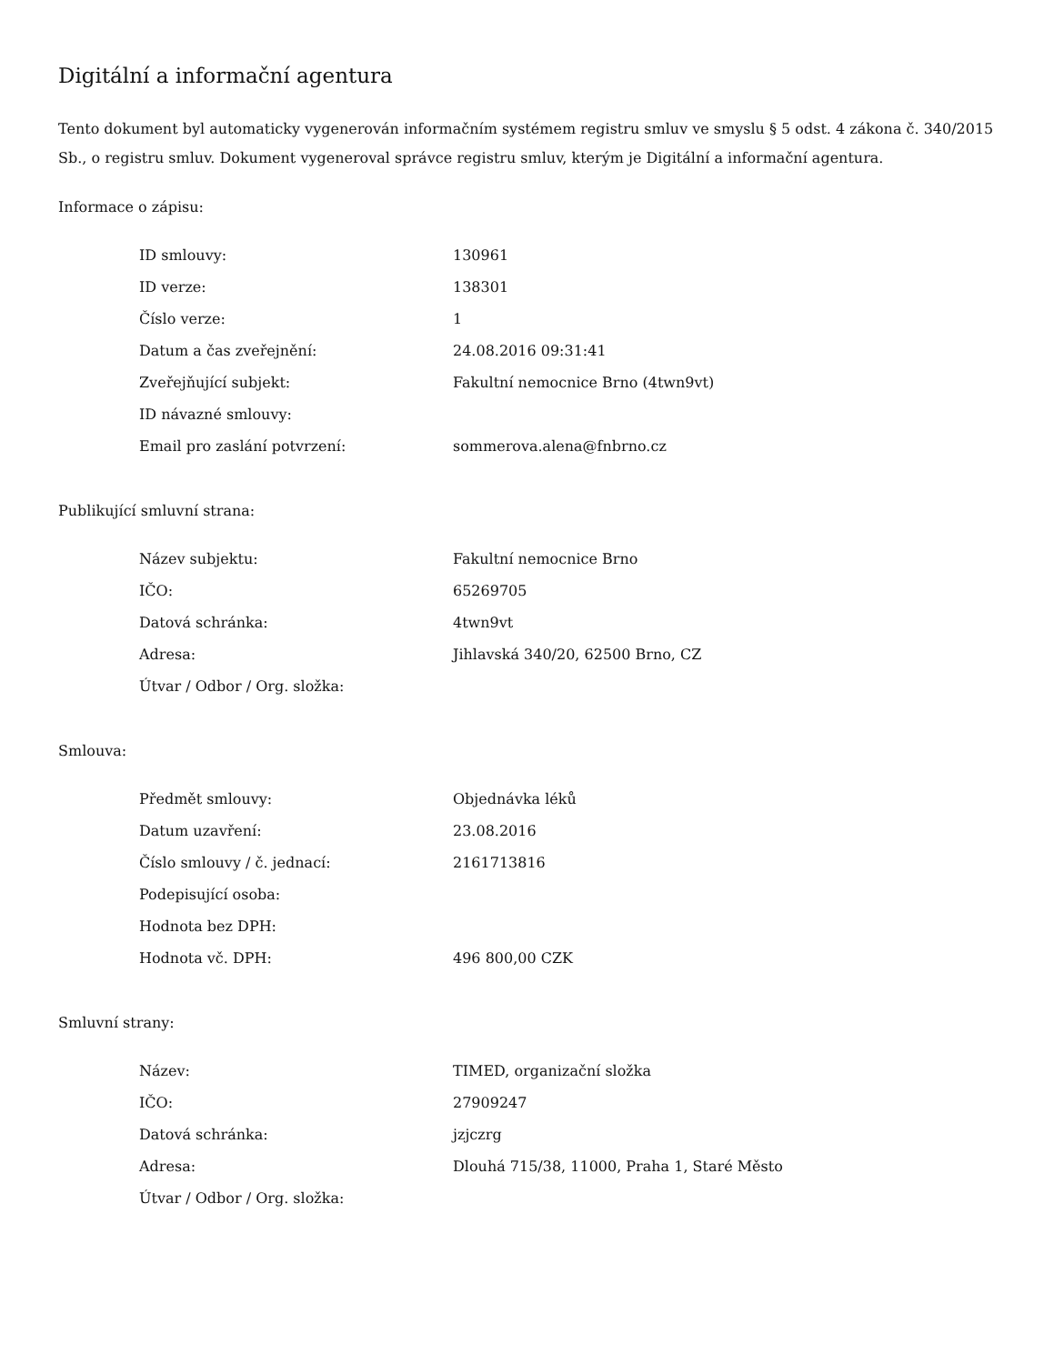Digitální a informační agentura
Tento dokument byl automaticky vygenerován informačním systémem registru smluv ve smyslu § 5 odst. 4 zákona č. 340/2015 Sb., o registru smluv. Dokument vygeneroval správce registru smluv, kterým je Digitální a informační agentura.
Informace o zápisu:
| ID smlouvy: | 130961 |
| ID verze: | 138301 |
| Číslo verze: | 1 |
| Datum a čas zveřejnění: | 24.08.2016 09:31:41 |
| Zveřejňující subjekt: | Fakultní nemocnice Brno (4twn9vt) |
| ID návazné smlouvy: | |
| Email pro zaslání potvrzení: | sommerova.alena@fnbrno.cz |
Publikující smluvní strana:
| Název subjektu: | Fakultní nemocnice Brno |
| IČO: | 65269705 |
| Datová schránka: | 4twn9vt |
| Adresa: | Jihlavská 340/20, 62500 Brno, CZ |
| Útvar / Odbor / Org. složka: | |
Smlouva:
| Předmět smlouvy: | Objednávka léků |
| Datum uzavření: | 23.08.2016 |
| Číslo smlouvy / č. jednací: | 2161713816 |
| Podepisující osoba: | |
| Hodnota bez DPH: | |
| Hodnota vč. DPH: | 496 800,00 CZK |
Smluvní strany:
| Název: | TIMED, organizační složka |
| IČO: | 27909247 |
| Datová schránka: | jzjczrg |
| Adresa: | Dlouhá 715/38, 11000, Praha 1, Staré Město |
| Útvar / Odbor / Org. složka: | |